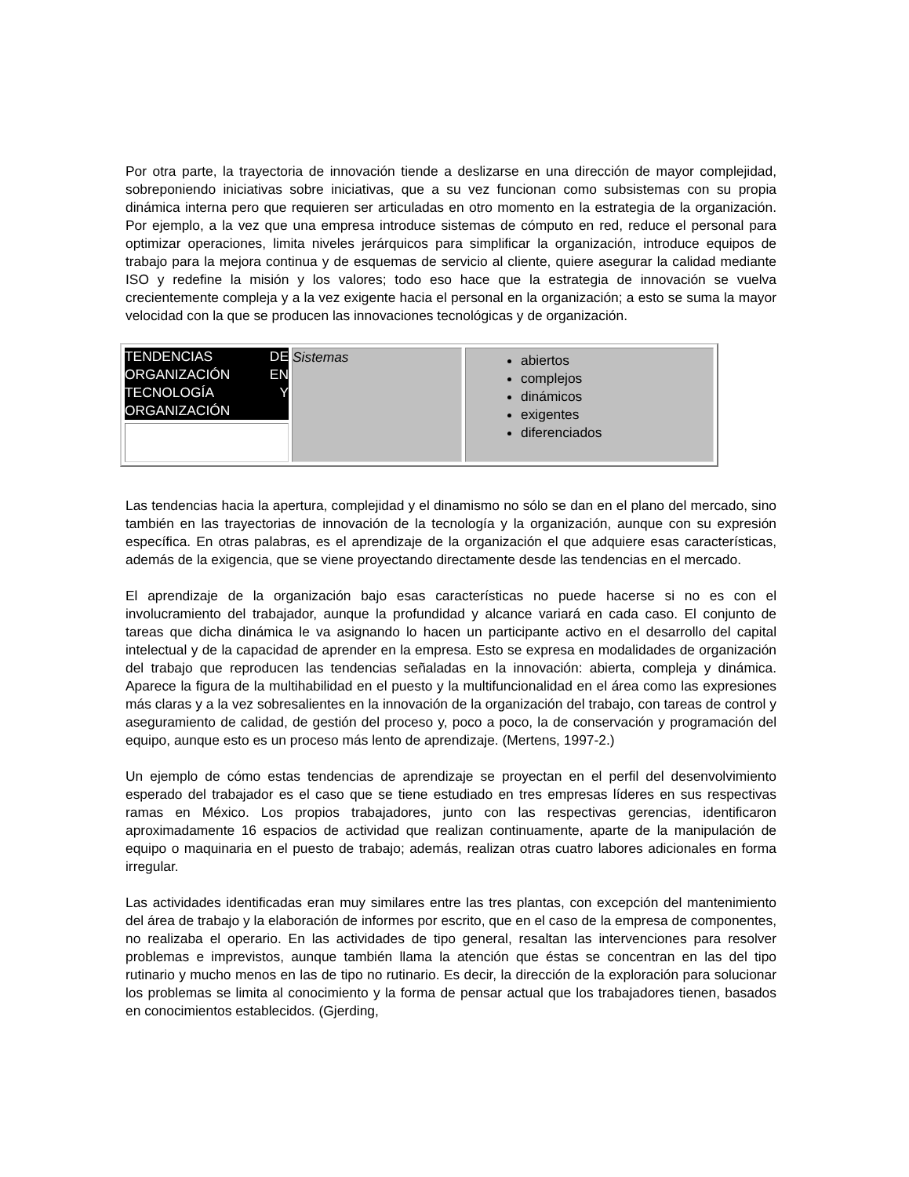Por otra parte, la trayectoria de innovación tiende a deslizarse en una dirección de mayor complejidad, sobreponiendo iniciativas sobre iniciativas, que a su vez funcionan como subsistemas con su propia dinámica interna pero que requieren ser articuladas en otro momento en la estrategia de la organización. Por ejemplo, a la vez que una empresa introduce sistemas de cómputo en red, reduce el personal para optimizar operaciones, limita niveles jerárquicos para simplificar la organización, introduce equipos de trabajo para la mejora continua y de esquemas de servicio al cliente, quiere asegurar la calidad mediante ISO y redefine la misión y los valores; todo eso hace que la estrategia de innovación se vuelva crecientemente compleja y a la vez exigente hacia el personal en la organización; a esto se suma la mayor velocidad con la que se producen las innovaciones tecnológicas y de organización.
| TENDENCIAS DE ORGANIZACIÓN EN TECNOLOGÍA Y ORGANIZACIÓN | Sistemas | abiertos complejos dinámicos exigentes diferenciados |
Las tendencias hacia la apertura, complejidad y el dinamismo no sólo se dan en el plano del mercado, sino también en las trayectorias de innovación de la tecnología y la organización, aunque con su expresión específica. En otras palabras, es el aprendizaje de la organización el que adquiere esas características, además de la exigencia, que se viene proyectando directamente desde las tendencias en el mercado.
El aprendizaje de la organización bajo esas características no puede hacerse si no es con el involucramiento del trabajador, aunque la profundidad y alcance variará en cada caso. El conjunto de tareas que dicha dinámica le va asignando lo hacen un participante activo en el desarrollo del capital intelectual y de la capacidad de aprender en la empresa. Esto se expresa en modalidades de organización del trabajo que reproducen las tendencias señaladas en la innovación: abierta, compleja y dinámica. Aparece la figura de la multihabilidad en el puesto y la multifuncionalidad en el área como las expresiones más claras y a la vez sobresalientes en la innovación de la organización del trabajo, con tareas de control y aseguramiento de calidad, de gestión del proceso y, poco a poco, la de conservación y programación del equipo, aunque esto es un proceso más lento de aprendizaje. (Mertens, 1997-2.)
Un ejemplo de cómo estas tendencias de aprendizaje se proyectan en el perfil del desenvolvimiento esperado del trabajador es el caso que se tiene estudiado en tres empresas líderes en sus respectivas ramas en México. Los propios trabajadores, junto con las respectivas gerencias, identificaron aproximadamente 16 espacios de actividad que realizan continuamente, aparte de la manipulación de equipo o maquinaria en el puesto de trabajo; además, realizan otras cuatro labores adicionales en forma irregular.
Las actividades identificadas eran muy similares entre las tres plantas, con excepción del mantenimiento del área de trabajo y la elaboración de informes por escrito, que en el caso de la empresa de componentes, no realizaba el operario. En las actividades de tipo general, resaltan las intervenciones para resolver problemas e imprevistos, aunque también llama la atención que éstas se concentran en las del tipo rutinario y mucho menos en las de tipo no rutinario. Es decir, la dirección de la exploración para solucionar los problemas se limita al conocimiento y la forma de pensar actual que los trabajadores tienen, basados en conocimientos establecidos. (Gjerding,